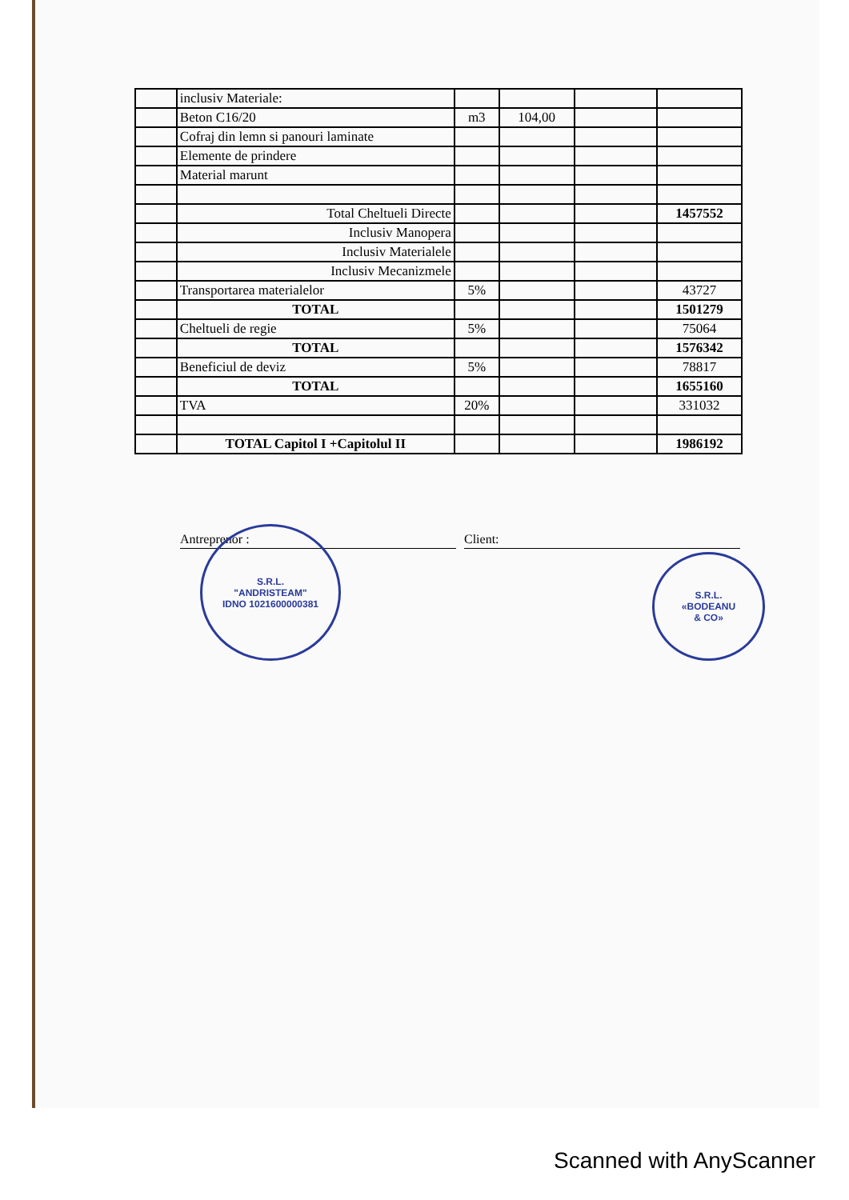| | inclusiv Materiale: | | | | |
| | Beton C16/20 | m3 | 104,00 | | |
| | Cofraj din lemn si panouri laminate | | | | |
| | Elemente de prindere | | | | |
| | Material marunt | | | | |
| | Total Cheltueli Directe | | | | 1457552 |
| | Inclusiv Manopera | | | | |
| | Inclusiv Materialele | | | | |
| | Inclusiv Mecanizmele | | | | |
| | Transportarea materialelor | 5% | | | 43727 |
| | TOTAL | | | | 1501279 |
| | Cheltueli de regie | 5% | | | 75064 |
| | TOTAL | | | | 1576342 |
| | Beneficiul de deviz | 5% | | | 78817 |
| | TOTAL | | | | 1655160 |
| | TVA | 20% | | | 331032 |
| | TOTAL Capitol I +Capitolul II | | | | 1986192 |
Antreprenor : Client:
S.R.L.
"ANDRISTEAM"
IDNO 1021600000381
S.R.L.
«BODEANU
& CO»
Scanned with AnyScanner